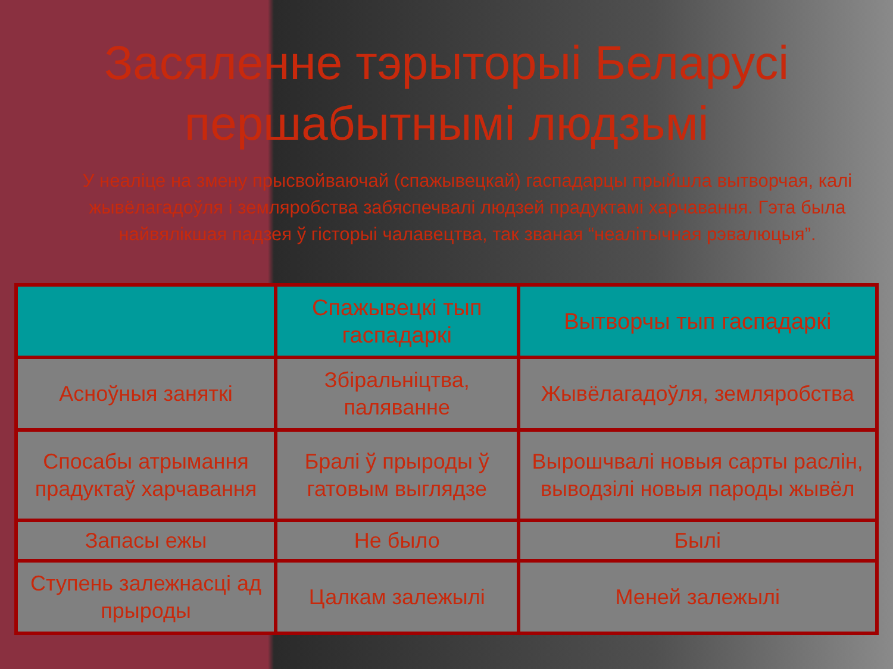Засяленне тэрыторыі Беларусі першабытнымі людзьмі
У неаліце на змену прысвойваючай (спажывецкай) гаспадарцы прыйшла вытворчая, калі жывёлагадоўля і земляробства забяспечвалі людзей прадуктамі харчавання. Гэта была найвялікшая падзея ў гісторыі чалавецтва, так званая “неалітычная рэвалюцыя”.
| | Спажывецкі тып гаспадаркі | Вытворчы тып гаспадаркі |
| Асноўныя заняткі | Збіральніцтва, паляванне | Жывёлагадоўля, земляробства |
| Спосабы атрымання прадуктаў харчавання | Бралі ў прыроды ў гатовым выглядзе | Вырошчвалі новыя сарты раслін, выводзілі новыя пароды жывёл |
| Запасы ежы | Не было | Былі |
| Ступень залежнасці ад прыроды | Цалкам залежылі | Меней залежылі |